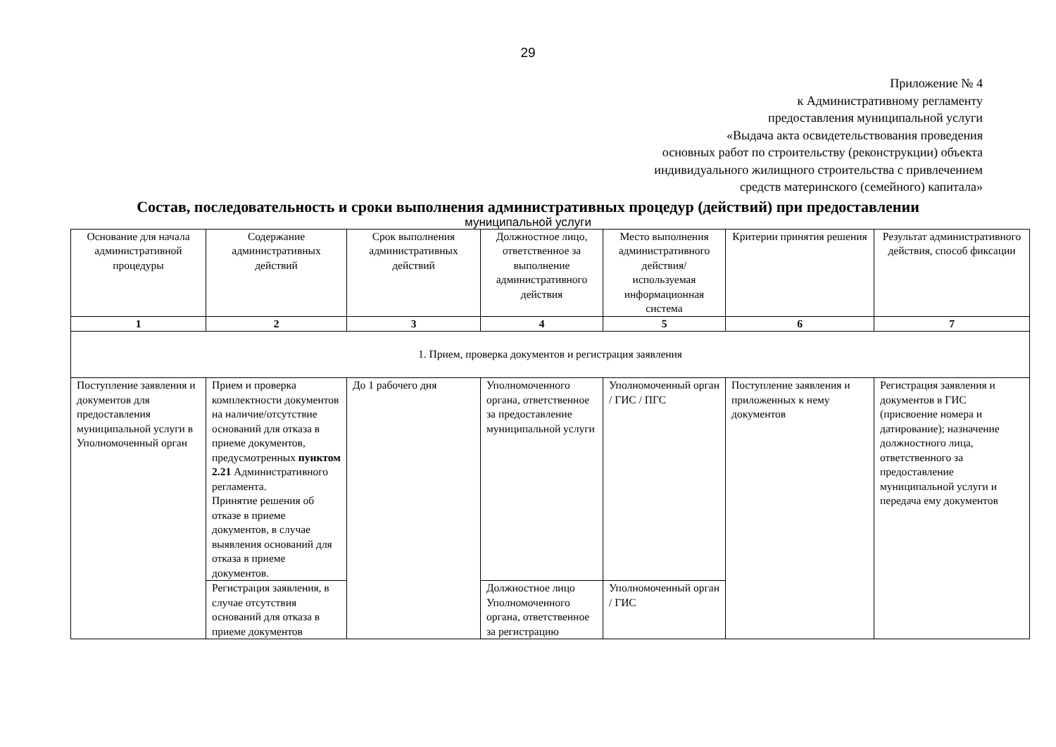29
Приложение № 4
к Административному регламенту
предоставления муниципальной услуги
«Выдача акта освидетельствования проведения
основных работ по строительству (реконструкции) объекта
индивидуального жилищного строительства с привлечением
средств материнского (семейного) капитала»
Состав, последовательность и сроки выполнения административных процедур (действий) при предоставлении
муниципальной услуги
| Основание для начала административной процедуры | Содержание административных действий | Срок выполнения административных действий | Должностное лицо, ответственное за выполнение административного действия | Место выполнения административного действия/ используемая информационная система | Критерии принятия решения | Результат административного действия, способ фиксации |
| --- | --- | --- | --- | --- | --- | --- |
| 1 | 2 | 3 | 4 | 5 | 6 | 7 |
| 1. Прием, проверка документов и регистрация заявления | | | | | | |
| Поступление заявления и документов для предоставления муниципальной услуги в Уполномоченный орган | Прием и проверка комплектности документов на наличие/отсутствие оснований для отказа в приеме документов, предусмотренных пунктом 2.21 Административного регламента. Принятие решения об отказе в приеме документов, в случае выявления оснований для отказа в приеме документов. | До 1 рабочего дня | Уполномоченного органа, ответственное за предоставление муниципальной услуги | Уполномоченный орган / ГИС / ПГС | Поступление заявления и приложенных к нему документов | Регистрация заявления и документов в ГИС (присвоение номера и датирование); назначение должностного лица, ответственного за предоставление муниципальной услуги и передача ему документов |
| | Регистрация заявления, в случае отсутствия оснований для отказа в приеме документов | | Должностное лицо Уполномоченного органа, ответственное за регистрацию | Уполномоченный орган / ГИС | | |